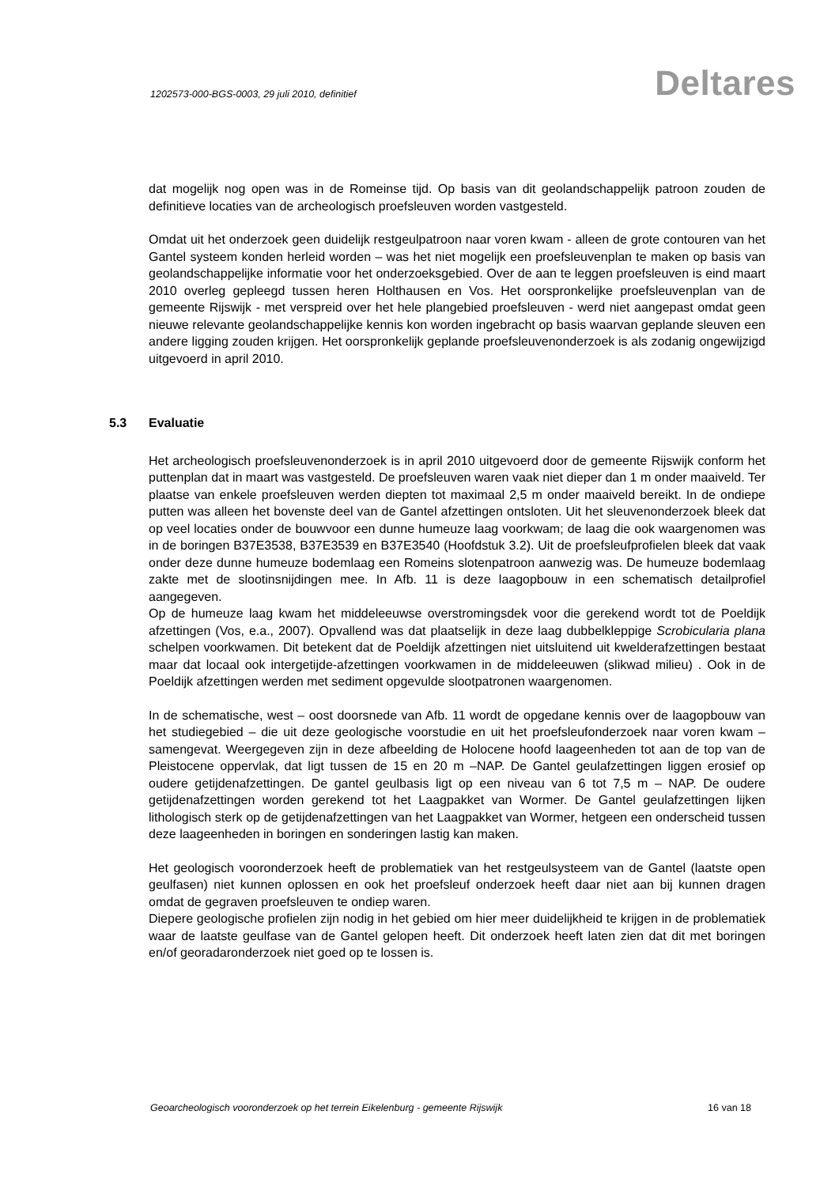1202573-000-BGS-0003, 29 juli 2010, definitief
Deltares
dat mogelijk nog open was in de Romeinse tijd. Op basis van dit geolandschappelijk patroon zouden de definitieve locaties van de archeologisch proefsleuven worden vastgesteld.
Omdat uit het onderzoek geen duidelijk restgeulpatroon naar voren kwam - alleen de grote contouren van het Gantel systeem konden herleid worden – was het niet mogelijk een proefsleuvenplan te maken op basis van geolandschappelijke informatie voor het onderzoeksgebied. Over de aan te leggen proefsleuven is eind maart 2010 overleg gepleegd tussen heren Holthausen en Vos. Het oorspronkelijke proefsleuvenplan van de gemeente Rijswijk - met verspreid over het hele plangebied proefsleuven - werd niet aangepast omdat geen nieuwe relevante geolandschappelijke kennis kon worden ingebracht op basis waarvan geplande sleuven een andere ligging zouden krijgen. Het oorspronkelijk geplande proefsleuvenonderzoek is als zodanig ongewijzigd uitgevoerd in april 2010.
5.3 Evaluatie
Het archeologisch proefsleuvenonderzoek is in april 2010 uitgevoerd door de gemeente Rijswijk conform het puttenplan dat in maart was vastgesteld. De proefsleuven waren vaak niet dieper dan 1 m onder maaiveld. Ter plaatse van enkele proefsleuven werden diepten tot maximaal 2,5 m onder maaiveld bereikt. In de ondiepe putten was alleen het bovenste deel van de Gantel afzettingen ontsloten. Uit het sleuvenonderzoek bleek dat op veel locaties onder de bouwvoor een dunne humeuze laag voorkwam; de laag die ook waargenomen was in de boringen B37E3538, B37E3539 en B37E3540 (Hoofdstuk 3.2). Uit de proefsleufprofielen bleek dat vaak onder deze dunne humeuze bodemlaag een Romeins slotenpatroon aanwezig was. De humeuze bodemlaag zakte met de slootinsnijdingen mee. In Afb. 11 is deze laagopbouw in een schematisch detailprofiel aangegeven.
Op de humeuze laag kwam het middeleeuwse overstromingsdek voor die gerekend wordt tot de Poeldijk afzettingen (Vos, e.a., 2007). Opvallend was dat plaatselijk in deze laag dubbelkleppige Scrobicularia plana schelpen voorkwamen. Dit betekent dat de Poeldijk afzettingen niet uitsluitend uit kwelderafzettingen bestaat maar dat locaal ook intergetijde-afzettingen voorkwamen in de middeleeuwen (slikwad milieu) . Ook in de Poeldijk afzettingen werden met sediment opgevulde slootpatronen waargenomen.
In de schematische, west – oost doorsnede van Afb. 11 wordt de opgedane kennis over de laagopbouw van het studiegebied – die uit deze geologische voorstudie en uit het proefsleufonderzoek naar voren kwam – samengevat. Weergegeven zijn in deze afbeelding de Holocene hoofd laageenheden tot aan de top van de Pleistocene oppervlak, dat ligt tussen de 15 en 20 m –NAP. De Gantel geulafzettingen liggen erosief op oudere getijdenafzettingen. De gantel geulbasis ligt op een niveau van 6 tot 7,5 m – NAP. De oudere getijdenafzettingen worden gerekend tot het Laagpakket van Wormer. De Gantel geulafzettingen lijken lithologisch sterk op de getijdenafzettingen van het Laagpakket van Wormer, hetgeen een onderscheid tussen deze laageenheden in boringen en sonderingen lastig kan maken.
Het geologisch vooronderzoek heeft de problematiek van het restgeulsysteem van de Gantel (laatste open geulfasen) niet kunnen oplossen en ook het proefsleuf onderzoek heeft daar niet aan bij kunnen dragen omdat de gegraven proefsleuven te ondiep waren.
Diepere geologische profielen zijn nodig in het gebied om hier meer duidelijkheid te krijgen in de problematiek waar de laatste geulfase van de Gantel gelopen heeft. Dit onderzoek heeft laten zien dat dit met boringen en/of georadaronderzoek niet goed op te lossen is.
Geoarcheologisch vooronderzoek op het terrein Eikelenburg - gemeente Rijswijk 16 van 18